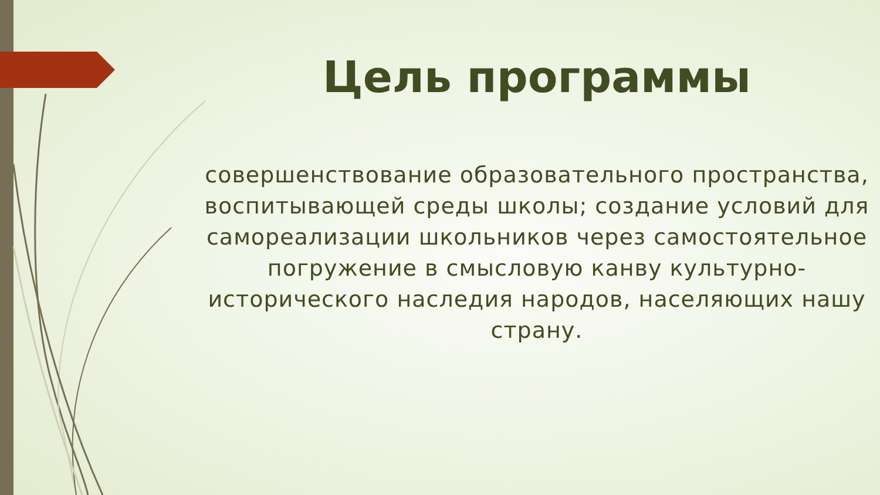Цель программы
совершенствование образовательного пространства, воспитывающей среды школы; создание условий для самореализации школьников через самостоятельное погружение в смысловую канву культурно-исторического наследия народов, населяющих нашу страну.